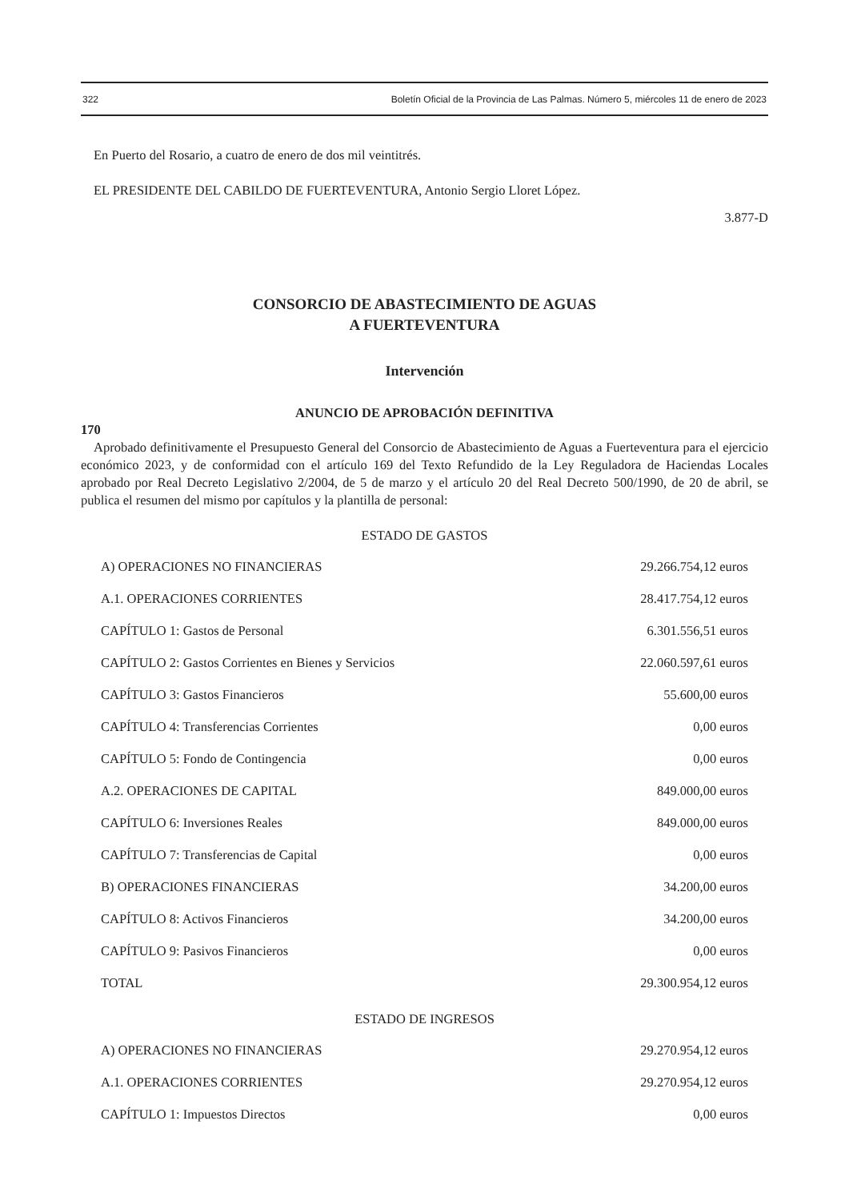322 Boletín Oficial de la Provincia de Las Palmas. Número 5, miércoles 11 de enero de 2023
En Puerto del Rosario, a cuatro de enero de dos mil veintitrés.
EL PRESIDENTE DEL CABILDO DE FUERTEVENTURA, Antonio Sergio Lloret López.
3.877-D
CONSORCIO DE ABASTECIMIENTO DE AGUAS
A FUERTEVENTURA
Intervención
ANUNCIO DE APROBACIÓN DEFINITIVA
170
Aprobado definitivamente el Presupuesto General del Consorcio de Abastecimiento de Aguas a Fuerteventura para el ejercicio económico 2023, y de conformidad con el artículo 169 del Texto Refundido de la Ley Reguladora de Haciendas Locales aprobado por Real Decreto Legislativo 2/2004, de 5 de marzo y el artículo 20 del Real Decreto 500/1990, de 20 de abril, se publica el resumen del mismo por capítulos y la plantilla de personal:
ESTADO DE GASTOS
| A) OPERACIONES NO FINANCIERAS | 29.266.754,12 euros |
| A.1. OPERACIONES CORRIENTES | 28.417.754,12 euros |
| CAPÍTULO 1: Gastos de Personal | 6.301.556,51 euros |
| CAPÍTULO 2: Gastos Corrientes en Bienes y Servicios | 22.060.597,61 euros |
| CAPÍTULO 3: Gastos Financieros | 55.600,00 euros |
| CAPÍTULO 4: Transferencias Corrientes | 0,00 euros |
| CAPÍTULO 5: Fondo de Contingencia | 0,00 euros |
| A.2. OPERACIONES DE CAPITAL | 849.000,00 euros |
| CAPÍTULO 6: Inversiones Reales | 849.000,00 euros |
| CAPÍTULO 7: Transferencias de Capital | 0,00 euros |
| B) OPERACIONES FINANCIERAS | 34.200,00 euros |
| CAPÍTULO 8: Activos Financieros | 34.200,00 euros |
| CAPÍTULO 9: Pasivos Financieros | 0,00 euros |
| TOTAL | 29.300.954,12 euros |
ESTADO DE INGRESOS
| A) OPERACIONES NO FINANCIERAS | 29.270.954,12 euros |
| A.1. OPERACIONES CORRIENTES | 29.270.954,12 euros |
| CAPÍTULO 1: Impuestos Directos | 0,00 euros |